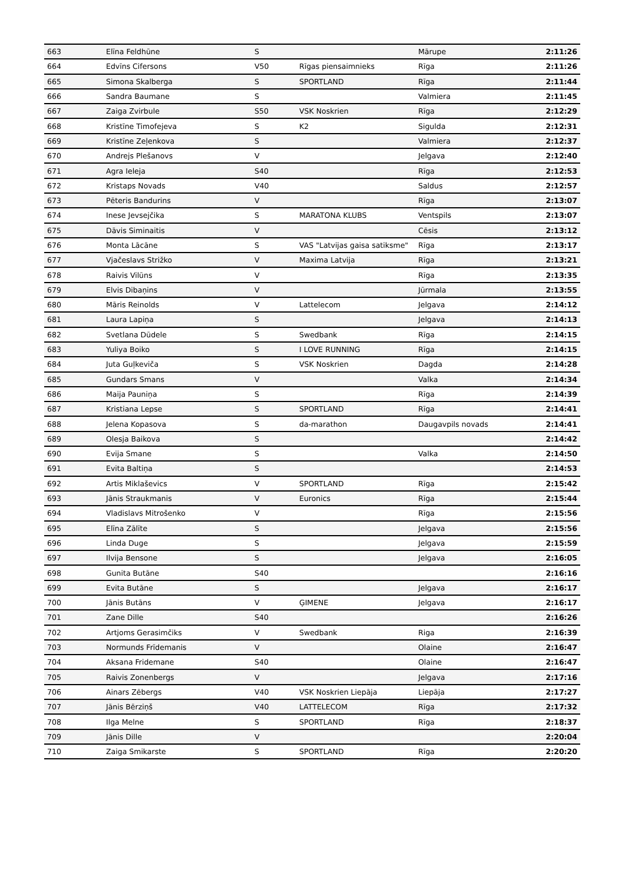| 663 | Elīna Feldhūne | S | | Mārupe | 2:11:26 |
| 664 | Edvīns Cifersons | V50 | Rīgas piensaimnieks | Rīga | 2:11:26 |
| 665 | Simona Skalberga | S | SPORTLAND | Rīga | 2:11:44 |
| 666 | Sandra Baumane | S | | Valmiera | 2:11:45 |
| 667 | Zaiga Zvirbule | S50 | VSK Noskrien | Rīga | 2:12:29 |
| 668 | Kristīne Timofejeva | S | K2 | Sigulda | 2:12:31 |
| 669 | Kristīne Zeļenkova | S | | Valmiera | 2:12:37 |
| 670 | Andrejs Plešanovs | V | | Jelgava | 2:12:40 |
| 671 | Agra Ieleja | S40 | | Rīga | 2:12:53 |
| 672 | Kristaps Novads | V40 | | Saldus | 2:12:57 |
| 673 | Pēteris Bandurins | V | | Rīga | 2:13:07 |
| 674 | Inese Jevsejčika | S | MARATONA KLUBS | Ventspils | 2:13:07 |
| 675 | Dāvis Siminaitis | V | | Cēsis | 2:13:12 |
| 676 | Monta Lācāne | S | VAS "Latvijas gaisa satiksme" | Rīga | 2:13:17 |
| 677 | Vjačeslavs Strižko | V | Maxima Latvija | Rīga | 2:13:21 |
| 678 | Raivis Vilūns | V | | Rīga | 2:13:35 |
| 679 | Elvis Dibaņins | V | | Jūrmala | 2:13:55 |
| 680 | Māris Reinolds | V | Lattelecom | Jelgava | 2:14:12 |
| 681 | Laura Lapiņa | S | | Jelgava | 2:14:13 |
| 682 | Svetlana Dūdele | S | Swedbank | Rīga | 2:14:15 |
| 683 | Yuliya Boiko | S | I LOVE RUNNING | Rīga | 2:14:15 |
| 684 | Juta Guļkeviča | S | VSK Noskrien | Dagda | 2:14:28 |
| 685 | Gundars Smans | V | | Valka | 2:14:34 |
| 686 | Maija Pauniņa | S | | Rīga | 2:14:39 |
| 687 | Kristiana Lepse | S | SPORTLAND | Rīga | 2:14:41 |
| 688 | Jelena Kopasova | S | da-marathon | Daugavpils novads | 2:14:41 |
| 689 | Olesja Baikova | S | | | 2:14:42 |
| 690 | Evija Smane | S | | Valka | 2:14:50 |
| 691 | Evita Baltiņa | S | | | 2:14:53 |
| 692 | Artis Miklaševics | V | SPORTLAND | Rīga | 2:15:42 |
| 693 | Jānis Straukmanis | V | Euronics | Rīga | 2:15:44 |
| 694 | Vladislavs Mitrošenko | V | | Rīga | 2:15:56 |
| 695 | Elīna Zālīte | S | | Jelgava | 2:15:56 |
| 696 | Linda Duge | S | | Jelgava | 2:15:59 |
| 697 | Ilvija Bensone | S | | Jelgava | 2:16:05 |
| 698 | Gunita Butāne | S40 | | | 2:16:16 |
| 699 | Evita Butāne | S | | Jelgava | 2:16:17 |
| 700 | Jānis Butāns | V | ĢIMENE | Jelgava | 2:16:17 |
| 701 | Zane Dille | S40 | | | 2:16:26 |
| 702 | Artjoms Gerasimčiks | V | Swedbank | Riga | 2:16:39 |
| 703 | Normunds Frīdemanis | V | | Olaine | 2:16:47 |
| 704 | Aksana Fridemane | S40 | | Olaine | 2:16:47 |
| 705 | Raivis Zonenbergs | V | | Jelgava | 2:17:16 |
| 706 | Ainars Zēbergs | V40 | VSK Noskrien Liepāja | Liepāja | 2:17:27 |
| 707 | Jānis Bērziņš | V40 | LATTELECOM | Rīga | 2:17:32 |
| 708 | Ilga Melne | S | SPORTLAND | Rīga | 2:18:37 |
| 709 | Jānis Dille | V | | | 2:20:04 |
| 710 | Zaiga Smikarste | S | SPORTLAND | Rīga | 2:20:20 |